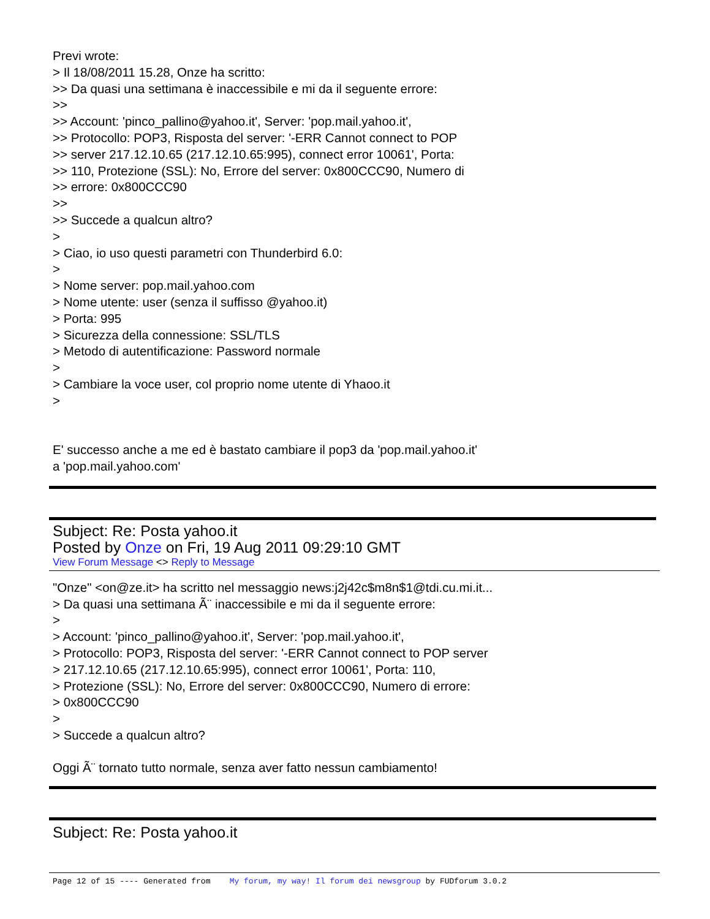Previ wrote:
> Il 18/08/2011 15.28, Onze ha scritto:
>> Da quasi una settimana è inaccessibile e mi da il seguente errore:
>>
>> Account: 'pinco_pallino@yahoo.it', Server: 'pop.mail.yahoo.it',
>> Protocollo: POP3, Risposta del server: '-ERR Cannot connect to POP
>> server 217.12.10.65 (217.12.10.65:995), connect error 10061', Porta:
>> 110, Protezione (SSL): No, Errore del server: 0x800CCC90, Numero di
>> errore: 0x800CCC90
>>
>> Succede a qualcun altro?
>
> Ciao, io uso questi parametri con Thunderbird 6.0:
>
> Nome server: pop.mail.yahoo.com
> Nome utente: user (senza il suffisso @yahoo.it)
> Porta: 995
> Sicurezza della connessione: SSL/TLS
> Metodo di autentificazione: Password normale
>
> Cambiare la voce user, col proprio nome utente di Yhaoo.it
>
E' successo anche a me ed è bastato cambiare il pop3 da 'pop.mail.yahoo.it'
a 'pop.mail.yahoo.com'
Subject: Re: Posta yahoo.it
Posted by Onze on Fri, 19 Aug 2011 09:29:10 GMT
View Forum Message <> Reply to Message
"Onze" <on@ze.it> ha scritto nel messaggio news:j2j42c$m8n$1@tdi.cu.mi.it...
> Da quasi una settimana Ã¨ inaccessibile e mi da il seguente errore:
>
> Account: 'pinco_pallino@yahoo.it', Server: 'pop.mail.yahoo.it',
> Protocollo: POP3, Risposta del server: '-ERR Cannot connect to POP server
> 217.12.10.65 (217.12.10.65:995), connect error 10061', Porta: 110,
> Protezione (SSL): No, Errore del server: 0x800CCC90, Numero di errore:
> 0x800CCC90
>
> Succede a qualcun altro?
Oggi Ã¨ tornato tutto normale, senza aver fatto nessun cambiamento!
Subject: Re: Posta yahoo.it
Page 12 of 15 ---- Generated from My forum, my way! Il forum dei newsgroup by FUDforum 3.0.2